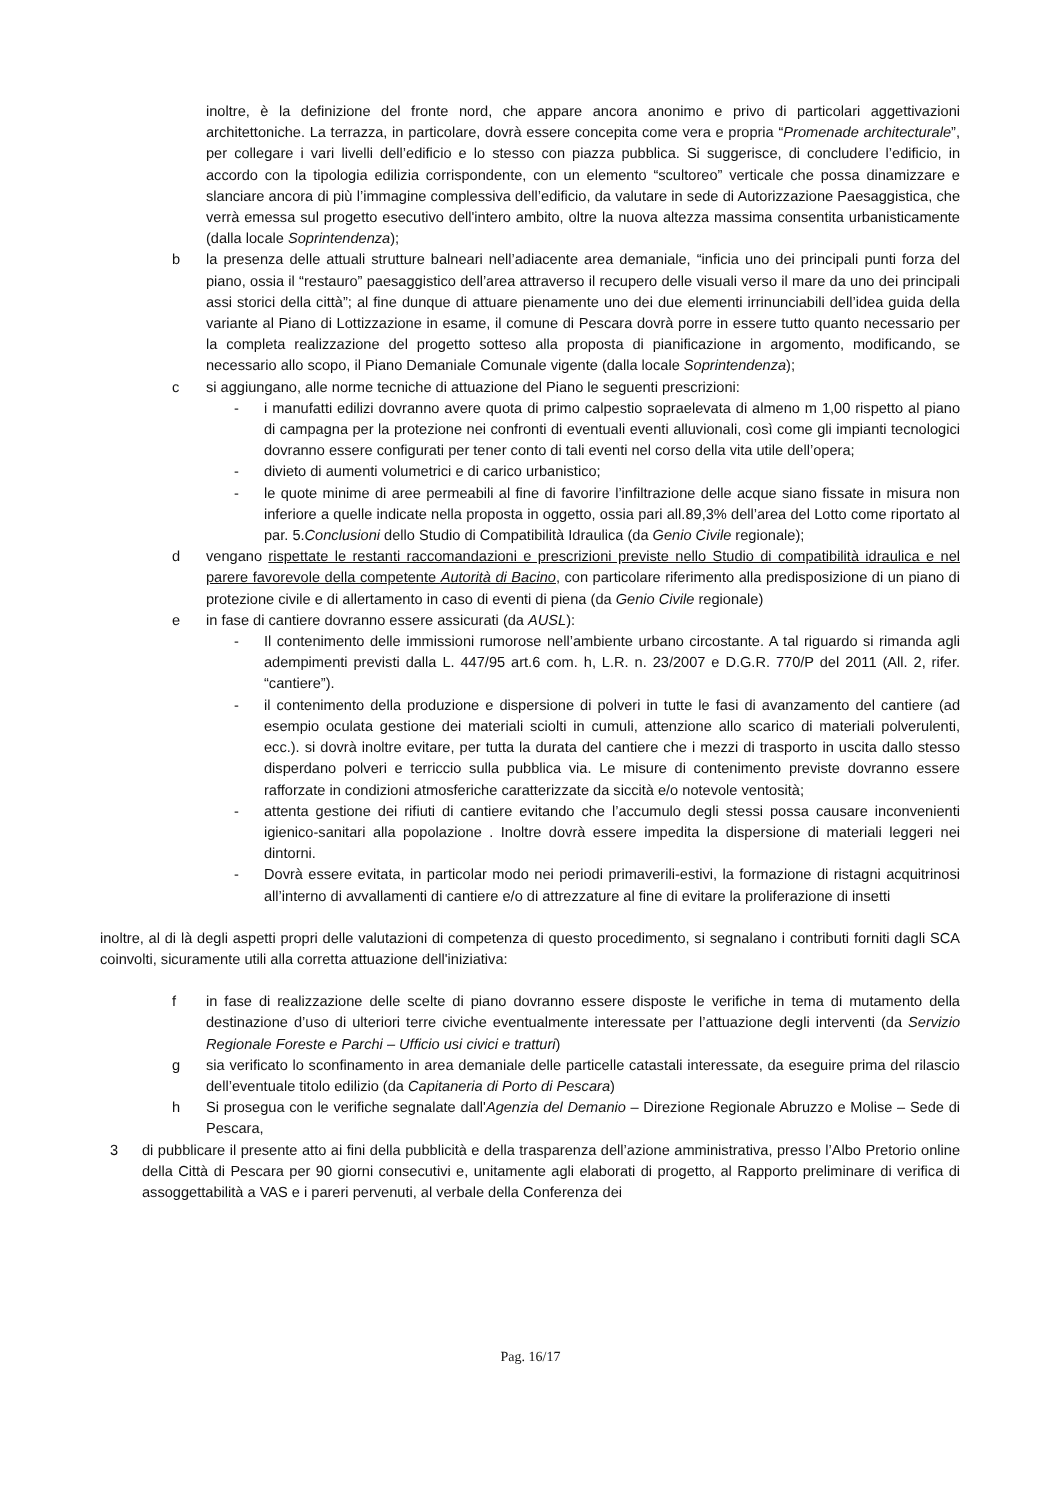inoltre, è la definizione del fronte nord, che appare ancora anonimo e privo di particolari aggettivazioni architettoniche. La terrazza, in particolare, dovrà essere concepita come vera e propria “Promenade architecturale”, per collegare i vari livelli dell’edificio e lo stesso con piazza pubblica. Si suggerisce, di concludere l’edificio, in accordo con la tipologia edilizia corrispondente, con un elemento “scultoreo” verticale che possa dinamizzare e slanciare ancora di più l’immagine complessiva dell’edificio, da valutare in sede di Autorizzazione Paesaggistica, che verrà emessa sul progetto esecutivo dell'intero ambito, oltre la nuova altezza massima consentita urbanisticamente (dalla locale Soprintendenza);
b la presenza delle attuali strutture balneari nell’adiacente area demaniale, “inficia uno dei principali punti forza del piano, ossia il “restauro” paesaggistico dell’area attraverso il recupero delle visuali verso il mare da uno dei principali assi storici della città”; al fine dunque di attuare pienamente uno dei due elementi irrinunciabili dell’idea guida della variante al Piano di Lottizzazione in esame, il comune di Pescara dovrà porre in essere tutto quanto necessario per la completa realizzazione del progetto sotteso alla proposta di pianificazione in argomento, modificando, se necessario allo scopo, il Piano Demaniale Comunale vigente (dalla locale Soprintendenza);
c si aggiungano, alle norme tecniche di attuazione del Piano le seguenti prescrizioni:
- i manufatti edilizi dovranno avere quota di primo calpestio sopraelevata di almeno m 1,00 rispetto al piano di campagna per la protezione nei confronti di eventuali eventi alluvionali, così come gli impianti tecnologici dovranno essere configurati per tener conto di tali eventi nel corso della vita utile dell’opera;
- divieto di aumenti volumetrici e di carico urbanistico;
- le quote minime di aree permeabili al fine di favorire l’infiltrazione delle acque siano fissate in misura non inferiore a quelle indicate nella proposta in oggetto, ossia pari all.89,3% dell’area del Lotto come riportato al par. 5.Conclusioni dello Studio di Compatibilità Idraulica (da Genio Civile regionale);
d vengano rispettate le restanti raccomandazioni e prescrizioni previste nello Studio di compatibilità idraulica e nel parere favorevole della competente Autorità di Bacino, con particolare riferimento alla predisposizione di un piano di protezione civile e di allertamento in caso di eventi di piena (da Genio Civile regionale)
e in fase di cantiere dovranno essere assicurati (da AUSL):
- Il contenimento delle immissioni rumorose nell’ambiente urbano circostante. A tal riguardo si rimanda agli adempimenti previsti dalla L. 447/95 art.6 com. h, L.R. n. 23/2007 e D.G.R. 770/P del 2011 (All. 2, rifer. “cantiere”).
- il contenimento della produzione e dispersione di polveri in tutte le fasi di avanzamento del cantiere (ad esempio oculata gestione dei materiali sciolti in cumuli, attenzione allo scarico di materiali polverulenti, ecc.). si dovrà inoltre evitare, per tutta la durata del cantiere che i mezzi di trasporto in uscita dallo stesso disperdano polveri e terriccio sulla pubblica via. Le misure di contenimento previste dovranno essere rafforzate in condizioni atmosferiche caratterizzate da siccità e/o notevole ventosità;
- attenta gestione dei rifiuti di cantiere evitando che l’accumulo degli stessi possa causare inconvenienti igienico-sanitari alla popolazione . Inoltre dovrà essere impedita la dispersione di materiali leggeri nei dintorni.
- Dovrà essere evitata, in particolar modo nei periodi primaverili-estivi, la formazione di ristagni acquitrinosi all’interno di avvallamenti di cantiere e/o di attrezzature al fine di evitare la proliferazione di insetti
inoltre, al di là degli aspetti propri delle valutazioni di competenza di questo procedimento, si segnalano i contributi forniti dagli SCA coinvolti, sicuramente utili alla corretta attuazione dell'iniziativa:
f in fase di realizzazione delle scelte di piano dovranno essere disposte le verifiche in tema di mutamento della destinazione d’uso di ulteriori terre civiche eventualmente interessate per l’attuazione degli interventi (da Servizio Regionale Foreste e Parchi – Ufficio usi civici e tratturi)
g sia verificato lo sconfinamento in area demaniale delle particelle catastali interessate, da eseguire prima del rilascio dell’eventuale titolo edilizio (da Capitaneria di Porto di Pescara)
h Si prosegua con le verifiche segnalate dall'Agenzia del Demanio – Direzione Regionale Abruzzo e Molise – Sede di Pescara,
3 di pubblicare il presente atto ai fini della pubblicità e della trasparenza dell’azione amministrativa, presso l’Albo Pretorio online della Città di Pescara per 90 giorni consecutivi e, unitamente agli elaborati di progetto, al Rapporto preliminare di verifica di assoggettabilità a VAS e i pareri pervenuti, al verbale della Conferenza dei
Pag. 16/17